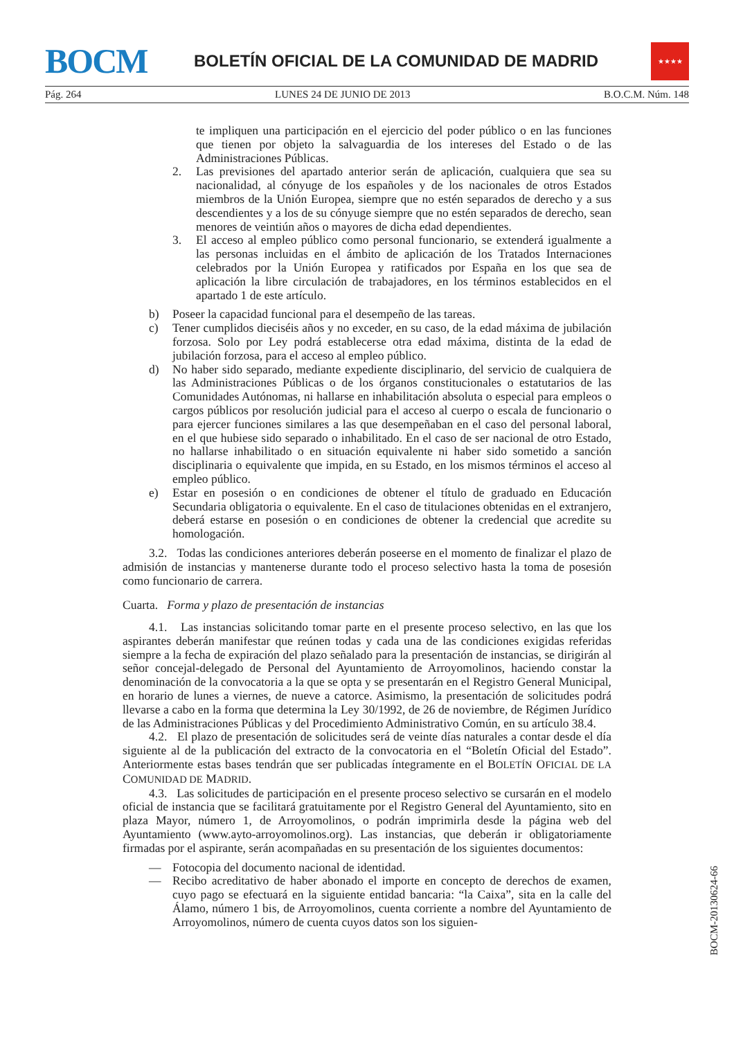BOCM
BOLETÍN OFICIAL DE LA COMUNIDAD DE MADRID
★★★★
Pág. 264 LUNES 24 DE JUNIO DE 2013 B.O.C.M. Núm. 148
te impliquen una participación en el ejercicio del poder público o en las funciones que tienen por objeto la salvaguardia de los intereses del Estado o de las Administraciones Públicas.
2. Las previsiones del apartado anterior serán de aplicación, cualquiera que sea su nacionalidad, al cónyuge de los españoles y de los nacionales de otros Estados miembros de la Unión Europea, siempre que no estén separados de derecho y a sus descendientes y a los de su cónyuge siempre que no estén separados de derecho, sean menores de veintiún años o mayores de dicha edad dependientes.
3. El acceso al empleo público como personal funcionario, se extenderá igualmente a las personas incluidas en el ámbito de aplicación de los Tratados Internaciones celebrados por la Unión Europea y ratificados por España en los que sea de aplicación la libre circulación de trabajadores, en los términos establecidos en el apartado 1 de este artículo.
b) Poseer la capacidad funcional para el desempeño de las tareas.
c) Tener cumplidos dieciséis años y no exceder, en su caso, de la edad máxima de jubilación forzosa. Solo por Ley podrá establecerse otra edad máxima, distinta de la edad de jubilación forzosa, para el acceso al empleo público.
d) No haber sido separado, mediante expediente disciplinario, del servicio de cualquiera de las Administraciones Públicas o de los órganos constitucionales o estatutarios de las Comunidades Autónomas, ni hallarse en inhabilitación absoluta o especial para empleos o cargos públicos por resolución judicial para el acceso al cuerpo o escala de funcionario o para ejercer funciones similares a las que desempeñaban en el caso del personal laboral, en el que hubiese sido separado o inhabilitado. En el caso de ser nacional de otro Estado, no hallarse inhabilitado o en situación equivalente ni haber sido sometido a sanción disciplinaria o equivalente que impida, en su Estado, en los mismos términos el acceso al empleo público.
e) Estar en posesión o en condiciones de obtener el título de graduado en Educación Secundaria obligatoria o equivalente. En el caso de titulaciones obtenidas en el extranjero, deberá estarse en posesión o en condiciones de obtener la credencial que acredite su homologación.
3.2. Todas las condiciones anteriores deberán poseerse en el momento de finalizar el plazo de admisión de instancias y mantenerse durante todo el proceso selectivo hasta la toma de posesión como funcionario de carrera.
Cuarta. Forma y plazo de presentación de instancias
4.1. Las instancias solicitando tomar parte en el presente proceso selectivo, en las que los aspirantes deberán manifestar que reúnen todas y cada una de las condiciones exigidas referidas siempre a la fecha de expiración del plazo señalado para la presentación de instancias, se dirigirán al señor concejal-delegado de Personal del Ayuntamiento de Arroyomolinos, haciendo constar la denominación de la convocatoria a la que se opta y se presentarán en el Registro General Municipal, en horario de lunes a viernes, de nueve a catorce. Asimismo, la presentación de solicitudes podrá llevarse a cabo en la forma que determina la Ley 30/1992, de 26 de noviembre, de Régimen Jurídico de las Administraciones Públicas y del Procedimiento Administrativo Común, en su artículo 38.4.
4.2. El plazo de presentación de solicitudes será de veinte días naturales a contar desde el día siguiente al de la publicación del extracto de la convocatoria en el “Boletín Oficial del Estado”. Anteriormente estas bases tendrán que ser publicadas íntegramente en el BOLETÍN OFICIAL DE LA COMUNIDAD DE MADRID.
4.3. Las solicitudes de participación en el presente proceso selectivo se cursarán en el modelo oficial de instancia que se facilitará gratuitamente por el Registro General del Ayuntamiento, sito en plaza Mayor, número 1, de Arroyomolinos, o podrán imprimirla desde la página web del Ayuntamiento (www.ayto-arroyomolinos.org). Las instancias, que deberán ir obligatoriamente firmadas por el aspirante, serán acompañadas en su presentación de los siguientes documentos:
— Fotocopia del documento nacional de identidad.
— Recibo acreditativo de haber abonado el importe en concepto de derechos de examen, cuyo pago se efectuará en la siguiente entidad bancaria: “la Caixa”, sita en la calle del Álamo, número 1 bis, de Arroyomolinos, cuenta corriente a nombre del Ayuntamiento de Arroyomolinos, número de cuenta cuyos datos son los siguien-
BOCM-20130624-66